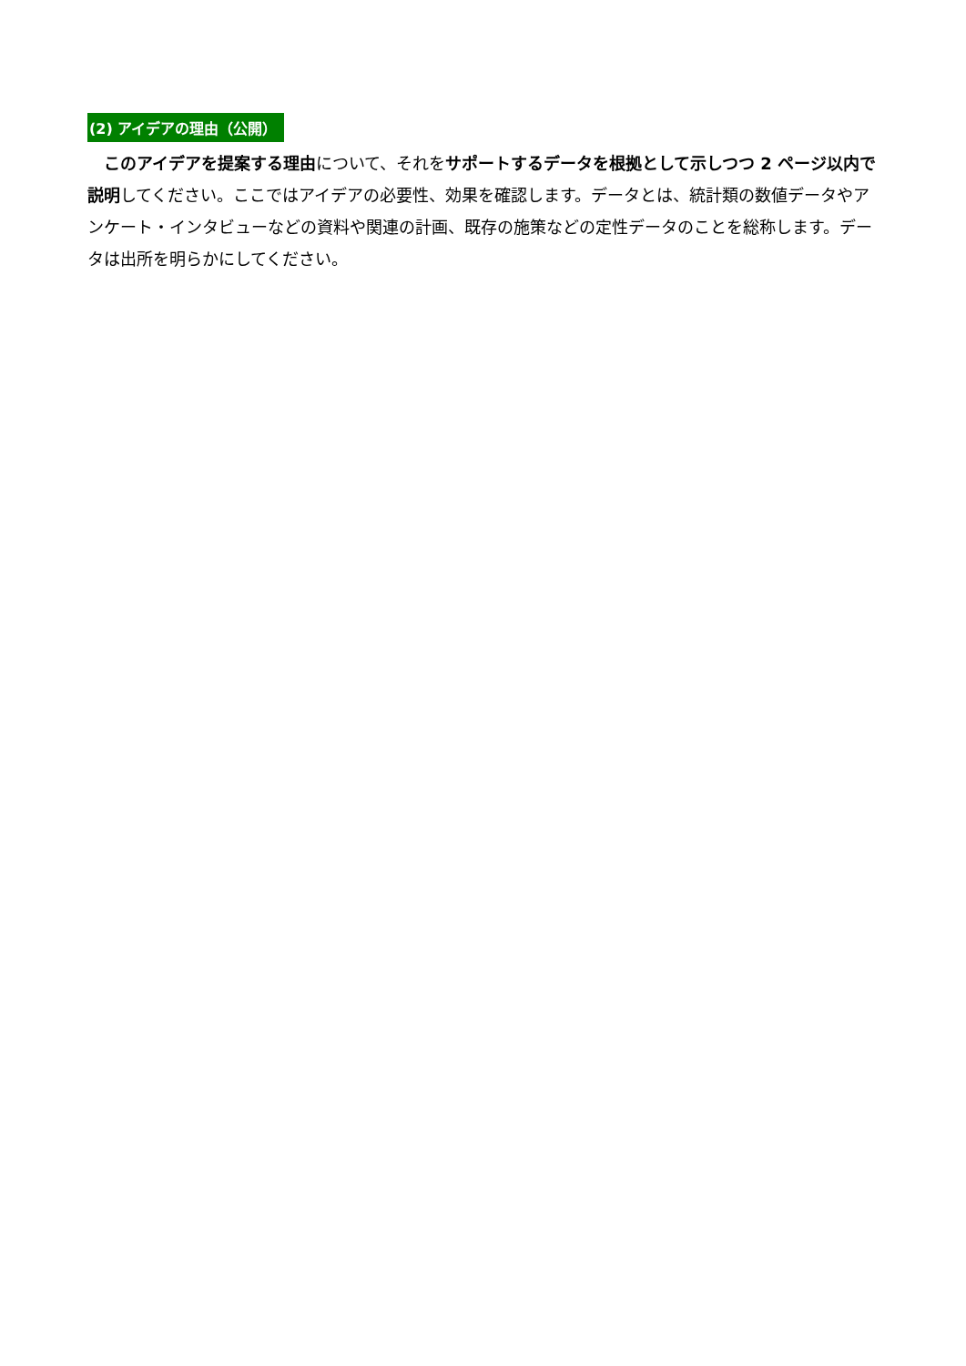(2) アイデアの理由（公開）
　このアイデアを提案する理由について、それをサポートするデータを根拠として示しつつ 2 ページ以内で説明してください。ここではアイデアの必要性、効果を確認します。データとは、統計類の数値データやアンケート・インタビューなどの資料や関連の計画、既存の施策などの定性データのことを総称します。データは出所を明らかにしてください。